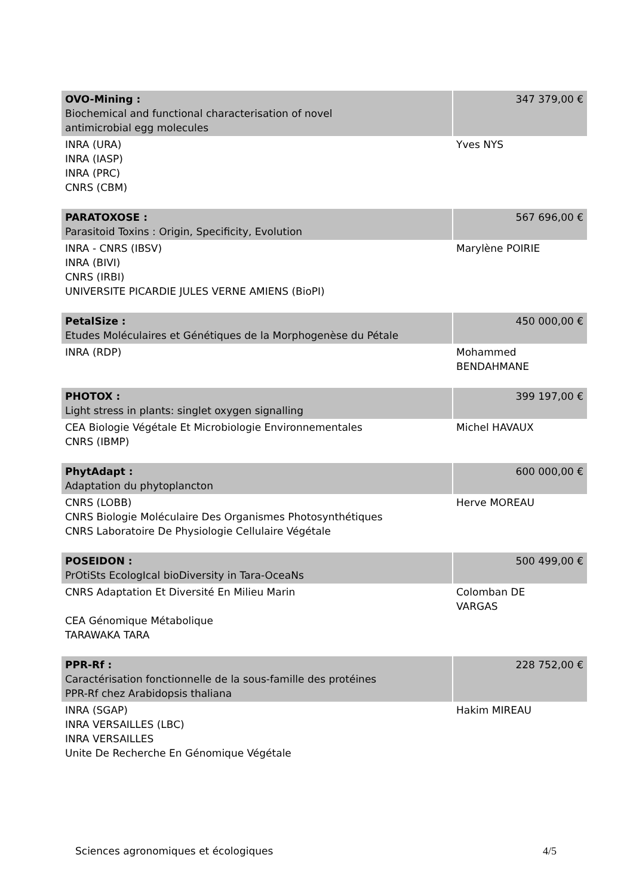| OVO-Mining : Biochemical and functional characterisation of novel antimicrobial egg molecules | 347 379,00 € |
| INRA (URA) INRA (IASP) INRA (PRC) CNRS (CBM) | Yves NYS |
| PARATOXOSE : Parasitoid Toxins : Origin, Specificity, Evolution | 567 696,00 € |
| INRA - CNRS (IBSV) INRA (BIVI) CNRS (IRBI) UNIVERSITE PICARDIE JULES VERNE AMIENS (BioPI) | Marylène POIRIE |
| PetalSize : Etudes Moléculaires et Génétiques de la Morphogenèse du Pétale | 450 000,00 € |
| INRA (RDP) | Mohammed BENDAHMANE |
| PHOTOX : Light stress in plants: singlet oxygen signalling | 399 197,00 € |
| CEA Biologie Végétale Et Microbiologie Environnementales CNRS (IBMP) | Michel HAVAUX |
| PhytAdapt : Adaptation du phytoplancton | 600 000,00 € |
| CNRS (LOBB) CNRS Biologie Moléculaire Des Organismes Photosynthétiques CNRS Laboratoire De Physiologie Cellulaire Végétale | Herve MOREAU |
| POSEIDON : PrOtiSts EcologIcal bioDiversity in Tara-OceaNs | 500 499,00 € |
| CNRS Adaptation Et Diversité En Milieu Marin CEA Génomique Métabolique TARAWAKA TARA | Colomban DE VARGAS |
| PPR-Rf : Caractérisation fonctionnelle de la sous-famille des protéines PPR-Rf chez Arabidopsis thaliana | 228 752,00 € |
| INRA (SGAP) INRA VERSAILLES (LBC) INRA VERSAILLES Unite De Recherche En Génomique Végétale | Hakim MIREAU |
Sciences agronomiques et écologiques 4/5